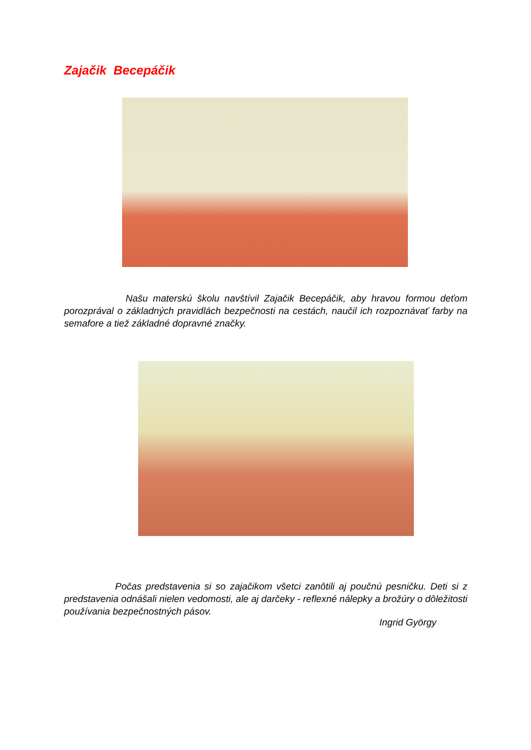Zajačik Becepáčik
Našu materskú školu navštívil Zajačik Becepáčik, aby hravou formou deťom porozprával o základných pravidlách bezpečnosti na cestách, naučil ich rozpoznávať farby na semafore a tiež základné dopravné značky.
Počas predstavenia si so zajačikom všetci zanôtili aj poučnú pesničku. Deti si z predstavenia odnášali nielen vedomosti, ale aj darčeky - reflexné nálepky a brožúry o dôležitosti používania bezpečnostných pásov.
Ingrid György